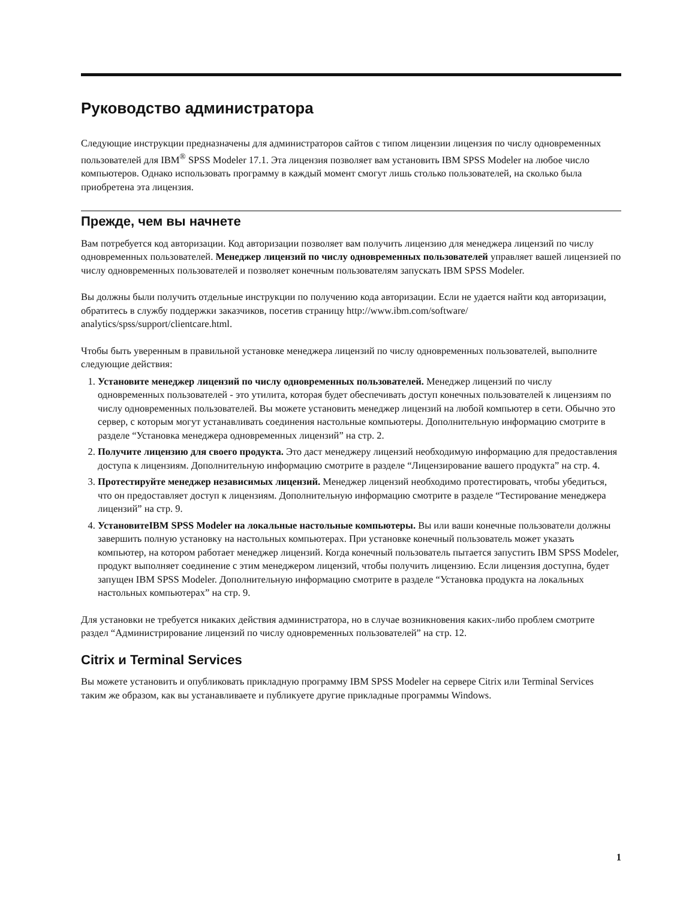Руководство администратора
Следующие инструкции предназначены для администраторов сайтов с типом лицензии лицензия по числу одновременных пользователей для IBM<sup>®</sup> SPSS Modeler 17.1. Эта лицензия позволяет вам установить IBM SPSS Modeler на любое число компьютеров. Однако использовать программу в каждый момент смогут лишь столько пользователей, на сколько была приобретена эта лицензия.
Прежде, чем вы начнете
Вам потребуется код авторизации. Код авторизации позволяет вам получить лицензию для менеджера лицензий по числу одновременных пользователей. Менеджер лицензий по числу одновременных пользователей управляет вашей лицензией по числу одновременных пользователей и позволяет конечным пользователям запускать IBM SPSS Modeler.
Вы должны были получить отдельные инструкции по получению кода авторизации. Если не удается найти код авторизации, обратитесь в службу поддержки заказчиков, посетив страницу http://www.ibm.com/software/ analytics/spss/support/clientcare.html.
Чтобы быть уверенным в правильной установке менеджера лицензий по числу одновременных пользователей, выполните следующие действия:
1. Установите менеджер лицензий по числу одновременных пользователей. Менеджер лицензий по числу одновременных пользователей - это утилита, которая будет обеспечивать доступ конечных пользователей к лицензиям по числу одновременных пользователей. Вы можете установить менеджер лицензий на любой компьютер в сети. Обычно это сервер, с которым могут устанавливать соединения настольные компьютеры. Дополнительную информацию смотрите в разделе “Установка менеджера одновременных лицензий” на стр. 2.
2. Получите лицензию для своего продукта. Это даст менеджеру лицензий необходимую информацию для предоставления доступа к лицензиям. Дополнительную информацию смотрите в разделе “Лицензирование вашего продукта” на стр. 4.
3. Протестируйте менеджер независимых лицензий. Менеджер лицензий необходимо протестировать, чтобы убедиться, что он предоставляет доступ к лицензиям. Дополнительную информацию смотрите в разделе “Тестирование менеджера лицензий” на стр. 9.
4. УстановитеIBM SPSS Modeler на локальные настольные компьютеры. Вы или ваши конечные пользователи должны завершить полную установку на настольных компьютерах. При установке конечный пользователь может указать компьютер, на котором работает менеджер лицензий. Когда конечный пользователь пытается запустить IBM SPSS Modeler, продукт выполняет соединение с этим менеджером лицензий, чтобы получить лицензию. Если лицензия доступна, будет запущен IBM SPSS Modeler. Дополнительную информацию смотрите в разделе “Установка продукта на локальных настольных компьютерах” на стр. 9.
Для установки не требуется никаких действия администратора, но в случае возникновения каких-либо проблем смотрите раздел “Администрирование лицензий по числу одновременных пользователей” на стр. 12.
Citrix и Terminal Services
Вы можете установить и опубликовать прикладную программу IBM SPSS Modeler на сервере Citrix или Terminal Services таким же образом, как вы устанавливаете и публикуете другие прикладные программы Windows.
1